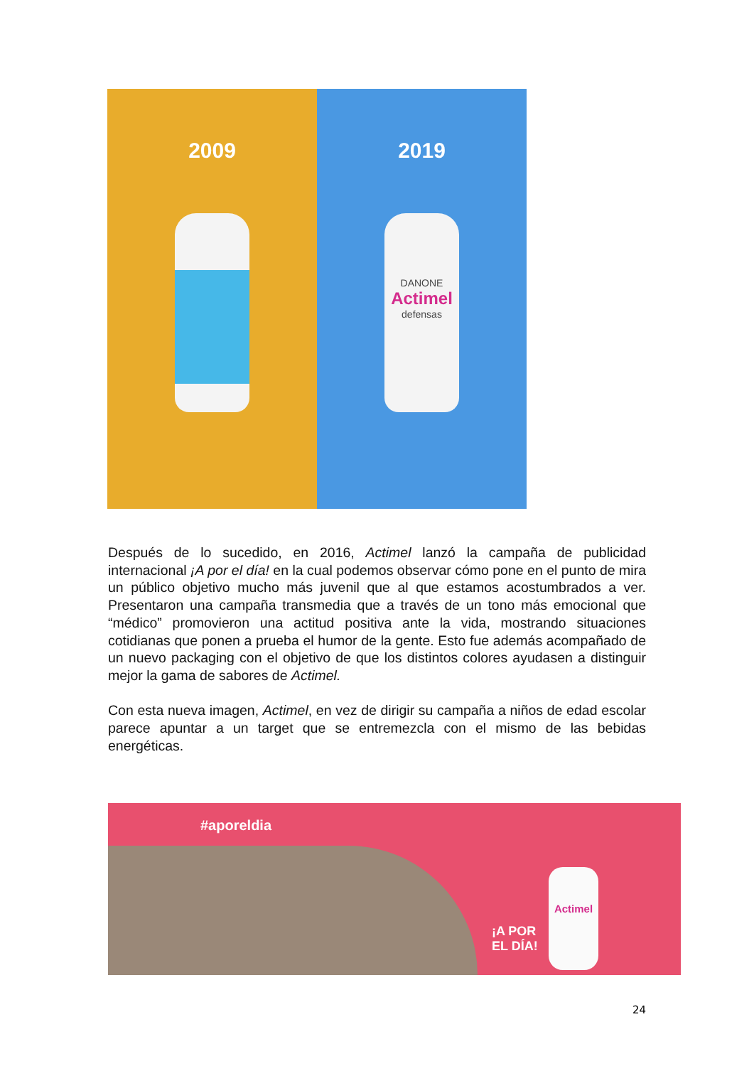2009 2019
DANONE
Actimel
defensas
Después de lo sucedido, en 2016, Actimel lanzó la campaña de publicidad internacional ¡A por el día! en la cual podemos observar cómo pone en el punto de mira un público objetivo mucho más juvenil que al que estamos acostumbrados a ver. Presentaron una campaña transmedia que a través de un tono más emocional que “médico” promovieron una actitud positiva ante la vida, mostrando situaciones cotidianas que ponen a prueba el humor de la gente. Esto fue además acompañado de un nuevo packaging con el objetivo de que los distintos colores ayudasen a distinguir mejor la gama de sabores de Actimel.
Con esta nueva imagen, Actimel, en vez de dirigir su campaña a niños de edad escolar parece apuntar a un target que se entremezcla con el mismo de las bebidas energéticas.
#aporeldia
¡A POR
EL DÍA!
Actimel
24